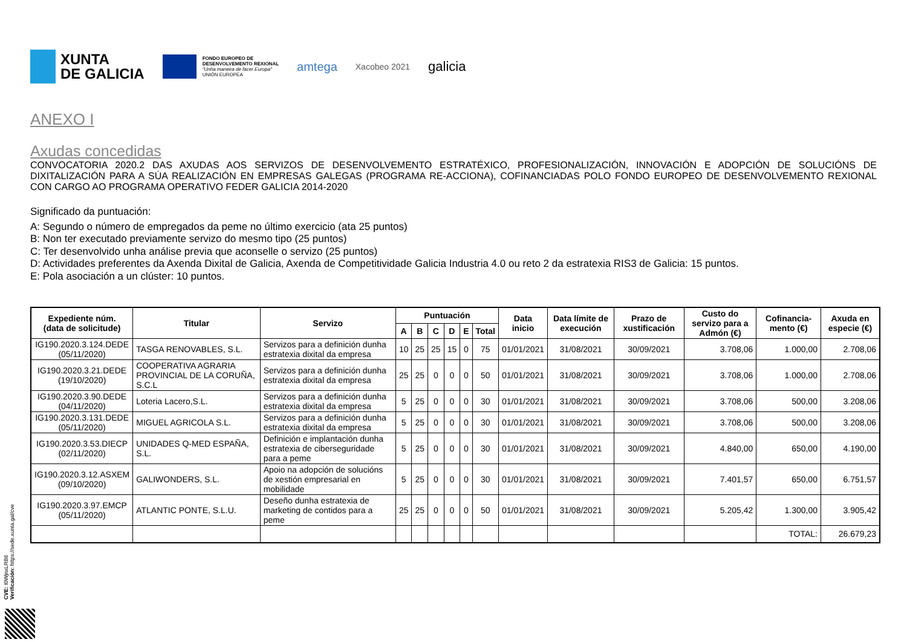XUNTA
DE GALICIA
FONDO EUROPEO DE
DESENVOLVEMENTO REXIONAL
"Unha maneira de facer Europa"
UNIÓN EUROPEA
amtega
Xacobeo 2021
galicia
ANEXO I
Axudas concedidas
CONVOCATORIA 2020.2 DAS AXUDAS AOS SERVIZOS DE DESENVOLVEMENTO ESTRATÉXICO, PROFESIONALIZACIÓN, INNOVACIÓN E ADOPCIÓN DE SOLUCIÓNS DE DIXITALIZACIÓN PARA A SÚA REALIZACIÓN EN EMPRESAS GALEGAS (PROGRAMA RE-ACCIONA), COFINANCIADAS POLO FONDO EUROPEO DE DESENVOLVEMENTO REXIONAL CON CARGO AO PROGRAMA OPERATIVO FEDER GALICIA 2014-2020
Significado da puntuación:
A: Segundo o número de empregados da peme no último exercicio (ata 25 puntos)
B: Non ter executado previamente servizo do mesmo tipo (25 puntos)
C: Ter desenvolvido unha análise previa que aconselle o servizo (25 puntos)
D: Actividades preferentes da Axenda Dixital de Galicia, Axenda de Competitividade Galicia Industria 4.0 ou reto 2 da estratexia RIS3 de Galicia: 15 puntos.
E: Pola asociación a un clúster: 10 puntos.
| Expediente núm. (data de solicitude) | Titular | Servizo | Puntuación | | | | | | Data inicio | Data límite de execución | Prazo de xustificación | Custo do servizo para a Admón (€) | Cofinancia-mento (€) | Axuda en especie (€) |
| --- | --- | --- | --- | --- | --- | --- | --- | --- | --- | --- | --- | --- | --- | --- |
| | | | A | B | C | D | E | Total | | | | | | |
| IG190.2020.3.124.DEDE (05/11/2020) | TASGA RENOVABLES, S.L. | Servizos para a definición dunha estratexia dixital da empresa | 10 | 25 | 25 | 15 | 0 | 75 | 01/01/2021 | 31/08/2021 | 30/09/2021 | 3.708,06 | 1.000,00 | 2.708,06 |
| IG190.2020.3.21.DEDE (19/10/2020) | COOPERATIVA AGRARIA PROVINCIAL DE LA CORUÑA, S.C.L | Servizos para a definición dunha estratexia dixital da empresa | 25 | 25 | 0 | 0 | 0 | 50 | 01/01/2021 | 31/08/2021 | 30/09/2021 | 3.708,06 | 1.000,00 | 2.708,06 |
| IG190.2020.3.90.DEDE (04/11/2020) | Loteria Lacero,S.L. | Servizos para a definición dunha estratexia dixital da empresa | 5 | 25 | 0 | 0 | 0 | 30 | 01/01/2021 | 31/08/2021 | 30/09/2021 | 3.708,06 | 500,00 | 3.208,06 |
| IG190.2020.3.131.DEDE (05/11/2020) | MIGUEL AGRICOLA S.L. | Servizos para a definición dunha estratexia dixital da empresa | 5 | 25 | 0 | 0 | 0 | 30 | 01/01/2021 | 31/08/2021 | 30/09/2021 | 3.708,06 | 500,00 | 3.208,06 |
| IG190.2020.3.53.DIECP (02/11/2020) | UNIDADES Q-MED ESPAÑA, S.L. | Definición e implantación dunha estratexia de ciberseguridade para a peme | 5 | 25 | 0 | 0 | 0 | 30 | 01/01/2021 | 31/08/2021 | 30/09/2021 | 4.840,00 | 650,00 | 4.190,00 |
| IG190.2020.3.12.ASXEM (09/10/2020) | GALIWONDERS, S.L. | Apoio na adopción de solucións de xestión empresarial en mobilidade | 5 | 25 | 0 | 0 | 0 | 30 | 01/01/2021 | 31/08/2021 | 30/09/2021 | 7.401,57 | 650,00 | 6.751,57 |
| IG190.2020.3.97.EMCP (05/11/2020) | ATLANTIC PONTE, S.L.U. | Deseño dunha estratexia de marketing de contidos para a peme | 25 | 25 | 0 | 0 | 0 | 50 | 01/01/2021 | 31/08/2021 | 30/09/2021 | 5.205,42 | 1.300,00 | 3.905,42 |
| | | | | | | | | | | | | | TOTAL: | 26.679,23 |
CVE: t0WjnxLRB6
Verificación: https://sede.xunta.gal/cve